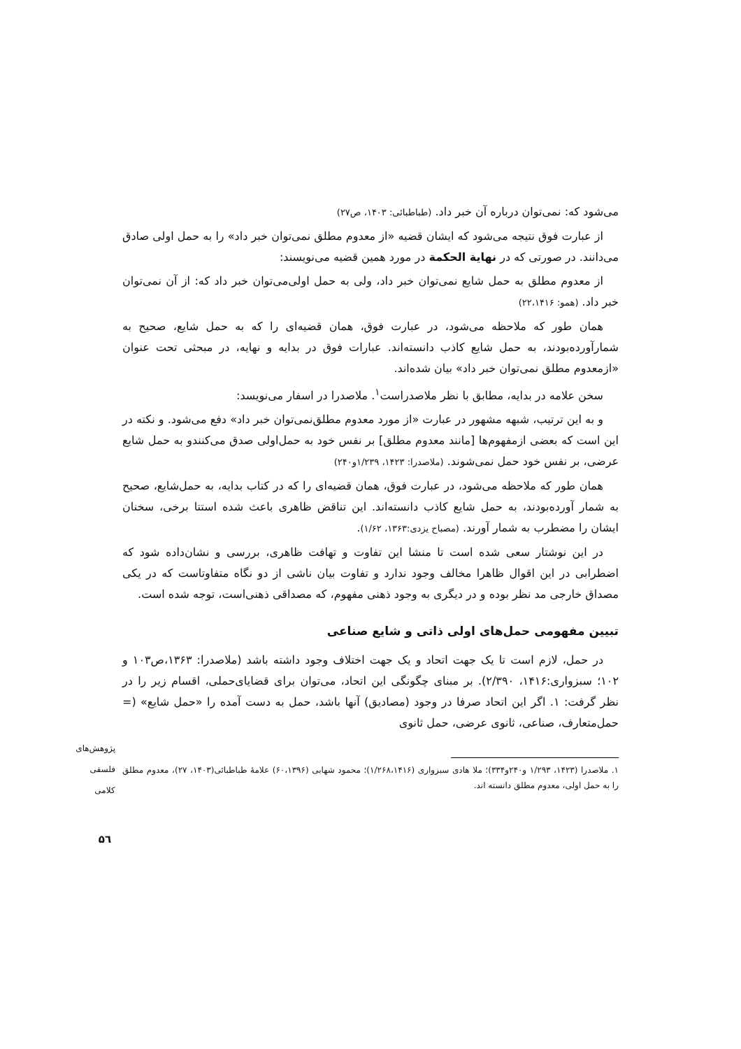می‌شود که: نمی‌توان درباره آن خبر داد. (طباطبائی: ۱۴۰۳، ص۲۷)
از عبارت فوق نتیجه می‌شود که ایشان قضیه «از معدوم مطلق نمی‌توان خبر داد» را به حمل اولی صادق می‌دانند. در صورتی که در نهایة الحکمة در مورد همین قضیه می‌نویسند:
از معدوم مطلق به حمل شایع نمی‌توان خبر داد، ولی به حمل اولی‌می‌توان خبر داد که: از آن نمی‌توان خبر داد. (همو: ۲۲،۱۴۱۶)
همان طور که ملاحظه می‌شود، در عبارت فوق، همان قضیه‌ای را که به حمل شایع، صحیح به شمارآورده‌بودند، به حمل شایع کاذب دانسته‌اند. عبارات فوق در بدایه و نهایه، در مبحثی تحت عنوان «ازمعدوم مطلق نمی‌توان خبر داد» بیان شده‌اند.
سخن علامه در بدایه، مطابق با نظر ملاصدراست<sup>۱</sup>. ملاصدرا در اسفار می‌نویسد:
و به این ترتیب، شبهه مشهور در عبارت «از مورد معدوم مطلق‌نمی‌توان خبر داد» دفع می‌شود. و نکته در این است که بعضی ازمفهوم‌ها [مانند معدوم مطلق] بر نفس خود به حمل‌اولی صدق می‌کنندو به حمل شایع عرضی، بر نفس خود حمل نمی‌شوند. (ملاصدرا: ۱۴۲۳، ۱/۲۳۹و۲۴۰)
همان طور که ملاحظه می‌شود، در عبارت فوق، همان قضیه‌ای را که در کتاب بدایه، به حمل‌شایع، صحیح به شمار آورده‌بودند، به حمل شایع کاذب دانسته‌اند. این تناقض ظاهری باعث شده استتا برخی، سخنان ایشان را مضطرب به شمار آورند. (مصباح یزدی:۱۳۶۳، ۱/۶۲).
در این نوشتار سعی شده است تا منشا این تفاوت و تهافت ظاهری، بررسی و نشان‌داده شود که اضطرابی در این اقوال ظاهرا مخالف وجود ندارد و تفاوت بیان ناشی از دو نگاه متفاوتاست که در یکی مصداق خارجی مد نظر بوده و در دیگری به وجود ذهنی مفهوم، که مصداقی ذهنی‌است، توجه شده است.
تبیین مفهومی حمل‌های اولی ذاتی و شایع صناعی
در حمل، لازم است تا یک جهت اتحاد و یک جهت اختلاف وجود داشته باشد (ملاصدرا: ۱۳۶۳،ص۱۰۳ و ۱۰۲؛ سبزواری:۱۴۱۶، ۲/۳۹۰). بر مبنای چگونگی این اتحاد، می‌توان برای قضایای‌حملی، اقسام زیر را در نظر گرفت: ۱. اگر این اتحاد صرفا در وجود (مصادیق) آنها باشد، حمل به دست آمده را «حمل شایع» (= حمل‌متعارف، صناعی، ثانوی عرضی، حمل ثانوی
۱. ملاصدرا (۱۴۲۳، ۱/۲۹۳ و۲۴۰و۳۳۴)؛ ملا هادی سبزواری (۱/۲۶۸،۱۴۱۶)؛ محمود شهابی (۶۰،۱۳۹۶) علامهٔ طباطبائی(۱۴۰۳، ۲۷)، معدوم مطلق را به حمل اولی، معدوم مطلق دانسته اند.
پژوهش‌های فلسفی کلامی
۵٦